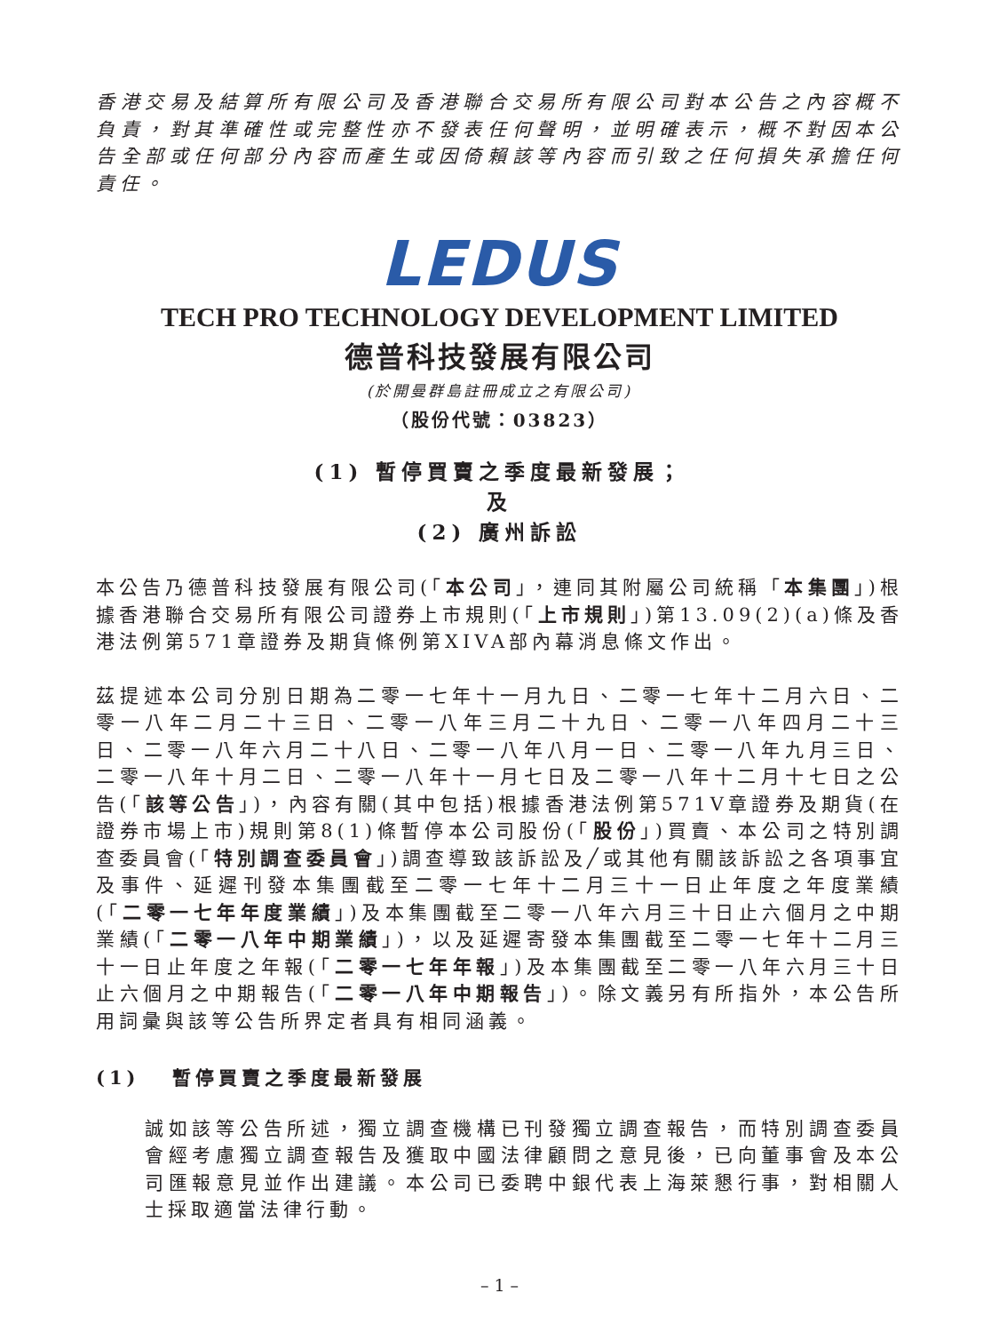香港交易及結算所有限公司及香港聯合交易所有限公司對本公告之內容概不負責，對其準確性或完整性亦不發表任何聲明，並明確表示，概不對因本公告全部或任何部分內容而產生或因倚賴該等內容而引致之任何損失承擔任何責任。
LEDUS
TECH PRO TECHNOLOGY DEVELOPMENT LIMITED
德普科技發展有限公司
(於開曼群島註冊成立之有限公司)
（股份代號：03823）
(1) 暫停買賣之季度最新發展；
及
(2) 廣州訴訟
本公告乃德普科技發展有限公司(「本公司」，連同其附屬公司統稱「本集團」)根據香港聯合交易所有限公司證券上市規則(「上市規則」)第13.09(2)(a)條及香港法例第571章證券及期貨條例第XIVA部內幕消息條文作出。
茲提述本公司分別日期為二零一七年十一月九日、二零一七年十二月六日、二零一八年二月二十三日、二零一八年三月二十九日、二零一八年四月二十三日、二零一八年六月二十八日、二零一八年八月一日、二零一八年九月三日、二零一八年十月二日、二零一八年十一月七日及二零一八年十二月十七日之公告(「該等公告」)，內容有關(其中包括)根據香港法例第571V章證券及期貨(在證券市場上市)規則第8(1)條暫停本公司股份(「股份」)買賣、本公司之特別調查委員會(「特別調查委員會」)調查導致該訴訟及╱或其他有關該訴訟之各項事宜及事件、延遲刊發本集團截至二零一七年十二月三十一日止年度之年度業績(「二零一七年年度業績」)及本集團截至二零一八年六月三十日止六個月之中期業績(「二零一八年中期業績」)，以及延遲寄發本集團截至二零一七年十二月三十一日止年度之年報(「二零一七年年報」)及本集團截至二零一八年六月三十日止六個月之中期報告(「二零一八年中期報告」)。除文義另有所指外，本公告所用詞彙與該等公告所界定者具有相同涵義。
(1) 暫停買賣之季度最新發展
誠如該等公告所述，獨立調查機構已刊發獨立調查報告，而特別調查委員會經考慮獨立調查報告及獲取中國法律顧問之意見後，已向董事會及本公司匯報意見並作出建議。本公司已委聘中銀代表上海萊懇行事，對相關人士採取適當法律行動。
– 1 –